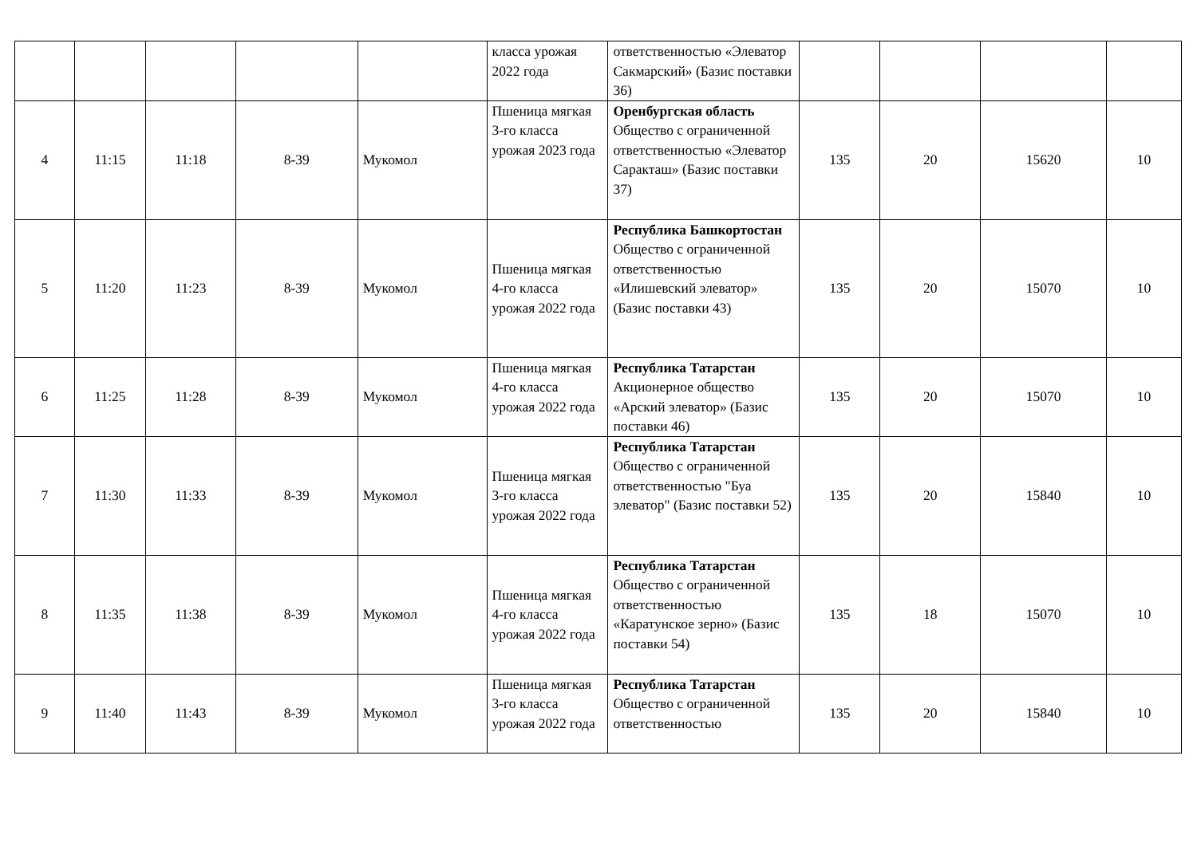| | | | | | класса урожая 2022 года | ответственностью «Элеватор Сакмарский» (Базис поставки 36) | | | | |
| 4 | 11:15 | 11:18 | 8-39 | Мукомол | Пшеница мягкая 3-го класса урожая 2023 года | Оренбургская область Общество с ограниченной ответственностью «Элеватор Саракташ» (Базис поставки 37) | 135 | 20 | 15620 | 10 |
| 5 | 11:20 | 11:23 | 8-39 | Мукомол | Пшеница мягкая 4-го класса урожая 2022 года | Республика Башкортостан Общество с ограниченной ответственностью «Илишевский элеватор» (Базис поставки 43) | 135 | 20 | 15070 | 10 |
| 6 | 11:25 | 11:28 | 8-39 | Мукомол | Пшеница мягкая 4-го класса урожая 2022 года | Республика Татарстан Акционерное общество «Арский элеватор» (Базис поставки 46) | 135 | 20 | 15070 | 10 |
| 7 | 11:30 | 11:33 | 8-39 | Мукомол | Пшеница мягкая 3-го класса урожая 2022 года | Республика Татарстан Общество с ограниченной ответственностью "Буа элеватор" (Базис поставки 52) | 135 | 20 | 15840 | 10 |
| 8 | 11:35 | 11:38 | 8-39 | Мукомол | Пшеница мягкая 4-го класса урожая 2022 года | Республика Татарстан Общество с ограниченной ответственностью «Каратунское зерно» (Базис поставки 54) | 135 | 18 | 15070 | 10 |
| 9 | 11:40 | 11:43 | 8-39 | Мукомол | Пшеница мягкая 3-го класса урожая 2022 года | Республика Татарстан Общество с ограниченной ответственностью | 135 | 20 | 15840 | 10 |